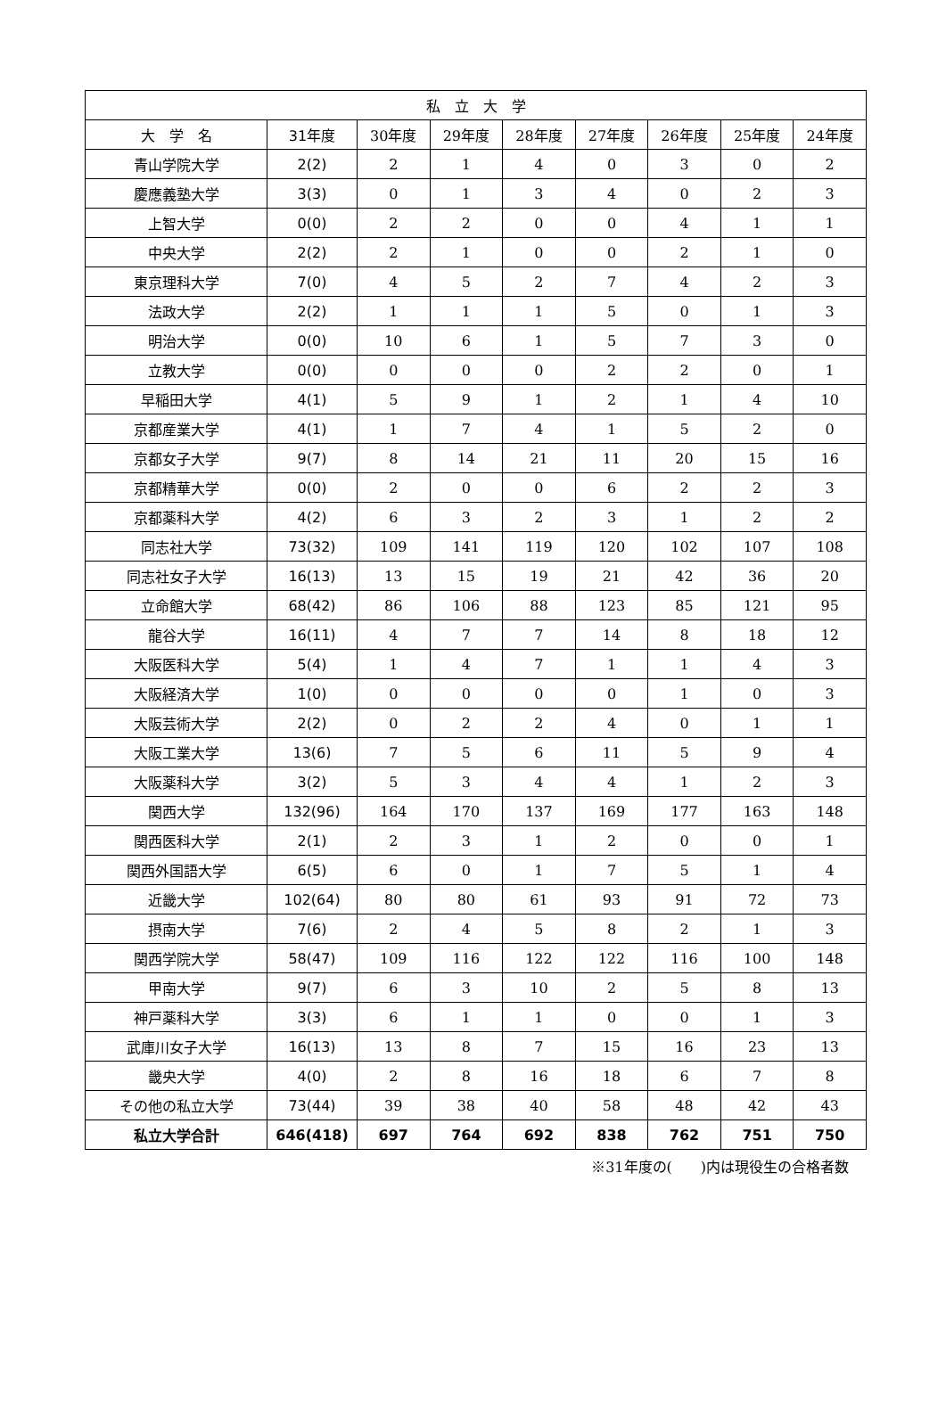| 私 立 大 学 | | | | | | | | |
| --- | --- | --- | --- | --- | --- | --- | --- | --- |
| 大 学 名 | 31年度 | 30年度 | 29年度 | 28年度 | 27年度 | 26年度 | 25年度 | 24年度 |
| 青山学院大学 | 2(2) | 2 | 1 | 4 | 0 | 3 | 0 | 2 |
| 慶應義塾大学 | 3(3) | 0 | 1 | 3 | 4 | 0 | 2 | 3 |
| 上智大学 | 0(0) | 2 | 2 | 0 | 0 | 4 | 1 | 1 |
| 中央大学 | 2(2) | 2 | 1 | 0 | 0 | 2 | 1 | 0 |
| 東京理科大学 | 7(0) | 4 | 5 | 2 | 7 | 4 | 2 | 3 |
| 法政大学 | 2(2) | 1 | 1 | 1 | 5 | 0 | 1 | 3 |
| 明治大学 | 0(0) | 10 | 6 | 1 | 5 | 7 | 3 | 0 |
| 立教大学 | 0(0) | 0 | 0 | 0 | 2 | 2 | 0 | 1 |
| 早稲田大学 | 4(1) | 5 | 9 | 1 | 2 | 1 | 4 | 10 |
| 京都産業大学 | 4(1) | 1 | 7 | 4 | 1 | 5 | 2 | 0 |
| 京都女子大学 | 9(7) | 8 | 14 | 21 | 11 | 20 | 15 | 16 |
| 京都精華大学 | 0(0) | 2 | 0 | 0 | 6 | 2 | 2 | 3 |
| 京都薬科大学 | 4(2) | 6 | 3 | 2 | 3 | 1 | 2 | 2 |
| 同志社大学 | 73(32) | 109 | 141 | 119 | 120 | 102 | 107 | 108 |
| 同志社女子大学 | 16(13) | 13 | 15 | 19 | 21 | 42 | 36 | 20 |
| 立命館大学 | 68(42) | 86 | 106 | 88 | 123 | 85 | 121 | 95 |
| 龍谷大学 | 16(11) | 4 | 7 | 7 | 14 | 8 | 18 | 12 |
| 大阪医科大学 | 5(4) | 1 | 4 | 7 | 1 | 1 | 4 | 3 |
| 大阪経済大学 | 1(0) | 0 | 0 | 0 | 0 | 1 | 0 | 3 |
| 大阪芸術大学 | 2(2) | 0 | 2 | 2 | 4 | 0 | 1 | 1 |
| 大阪工業大学 | 13(6) | 7 | 5 | 6 | 11 | 5 | 9 | 4 |
| 大阪薬科大学 | 3(2) | 5 | 3 | 4 | 4 | 1 | 2 | 3 |
| 関西大学 | 132(96) | 164 | 170 | 137 | 169 | 177 | 163 | 148 |
| 関西医科大学 | 2(1) | 2 | 3 | 1 | 2 | 0 | 0 | 1 |
| 関西外国語大学 | 6(5) | 6 | 0 | 1 | 7 | 5 | 1 | 4 |
| 近畿大学 | 102(64) | 80 | 80 | 61 | 93 | 91 | 72 | 73 |
| 摂南大学 | 7(6) | 2 | 4 | 5 | 8 | 2 | 1 | 3 |
| 関西学院大学 | 58(47) | 109 | 116 | 122 | 122 | 116 | 100 | 148 |
| 甲南大学 | 9(7) | 6 | 3 | 10 | 2 | 5 | 8 | 13 |
| 神戸薬科大学 | 3(3) | 6 | 1 | 1 | 0 | 0 | 1 | 3 |
| 武庫川女子大学 | 16(13) | 13 | 8 | 7 | 15 | 16 | 23 | 13 |
| 畿央大学 | 4(0) | 2 | 8 | 16 | 18 | 6 | 7 | 8 |
| その他の私立大学 | 73(44) | 39 | 38 | 40 | 58 | 48 | 42 | 43 |
| 私立大学合計 | 646(418) | 697 | 764 | 692 | 838 | 762 | 751 | 750 |
※31年度の(　　)内は現役生の合格者数